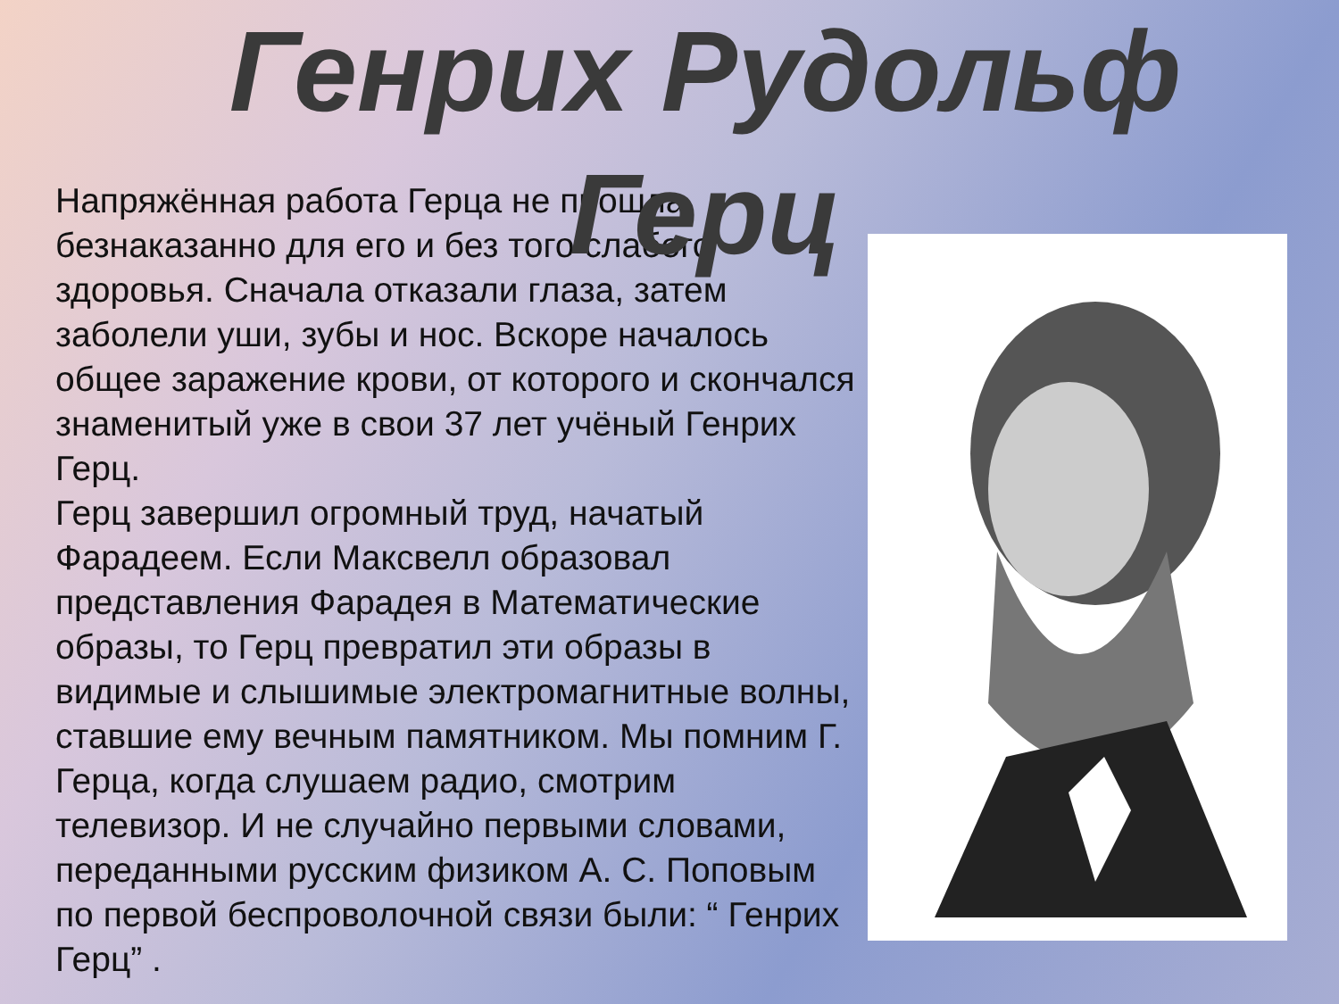Генрих Рудольф
Герц
Напряжённая работа Герца не прошла безнаказанно для его и без того слабого здоровья. Сначала отказали глаза, затем заболели уши, зубы и нос. Вскоре началось общее заражение крови, от которого и скончался знаменитый уже в свои 37 лет учёный Генрих Герц.
Герц завершил огромный труд, начатый Фарадеем. Если Максвелл образовал представления Фарадея в Математические образы, то Герц превратил эти образы в видимые и слышимые электромагнитные волны, ставшие ему вечным памятником. Мы помним Г. Герца, когда слушаем радио, смотрим телевизор. И не случайно первыми словами, переданными русским физиком А. С. Поповым по первой беспроволочной связи были: “ Генрих Герц” .